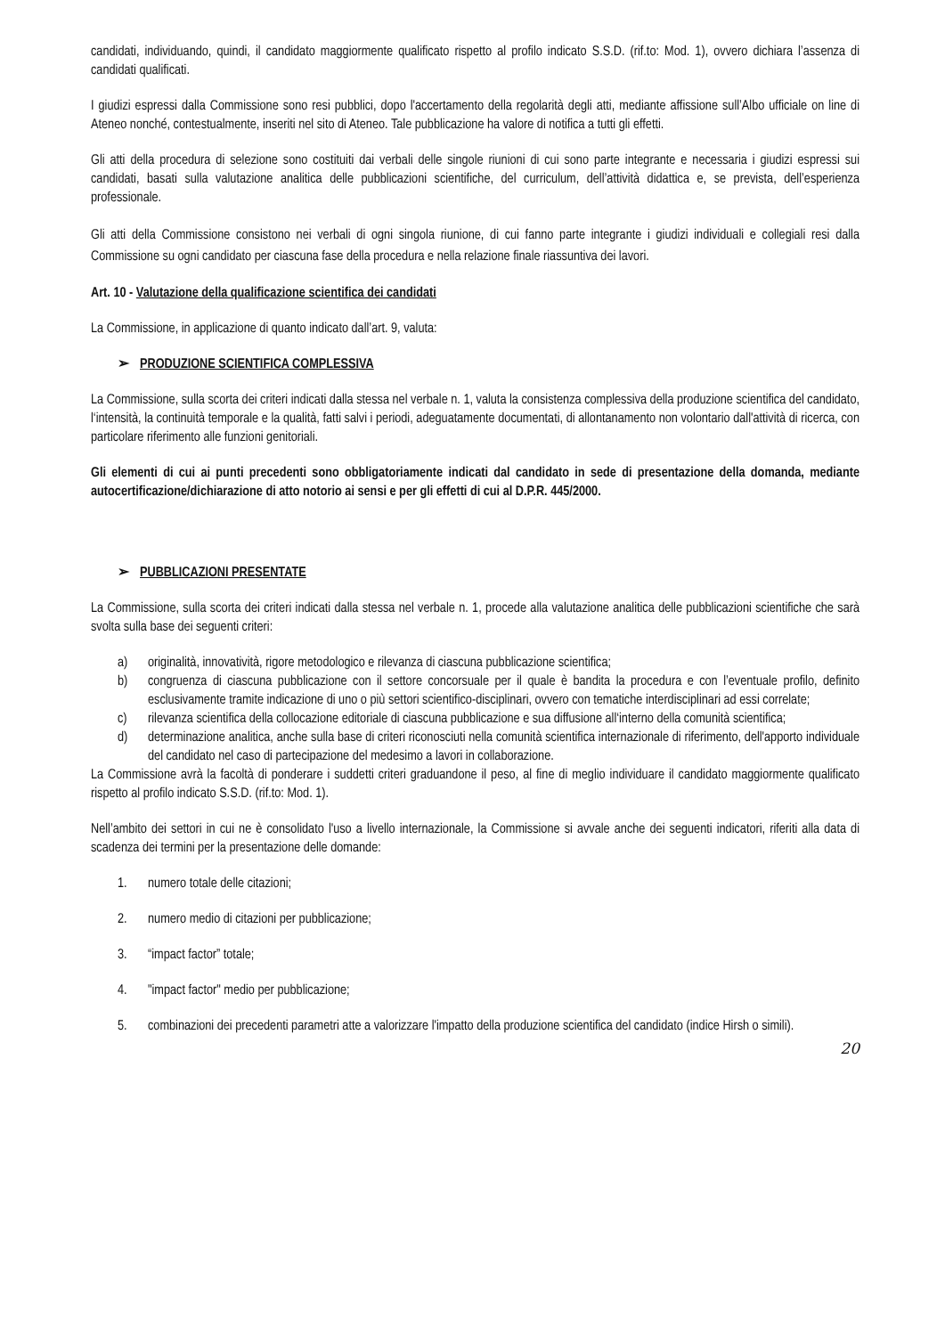candidati, individuando, quindi, il candidato maggiormente qualificato rispetto al profilo indicato S.S.D. (rif.to: Mod. 1), ovvero dichiara l’assenza di candidati qualificati.
I giudizi espressi dalla Commissione sono resi pubblici, dopo l'accertamento della regolarità degli atti, mediante affissione sull’Albo ufficiale on line di Ateneo nonché, contestualmente, inseriti nel sito di Ateneo. Tale pubblicazione ha valore di notifica a tutti gli effetti.
Gli atti della procedura di selezione sono costituiti dai verbali delle singole riunioni di cui sono parte integrante e necessaria i giudizi espressi sui candidati, basati sulla valutazione analitica delle pubblicazioni scientifiche, del curriculum, dell’attività didattica e, se prevista, dell’esperienza professionale.
Gli atti della Commissione consistono nei verbali di ogni singola riunione, di cui fanno parte integrante i giudizi individuali e collegiali resi dalla Commissione su ogni candidato per ciascuna fase della procedura e nella relazione finale riassuntiva dei lavori.
Art. 10 - Valutazione della qualificazione scientifica dei candidati
La Commissione, in applicazione di quanto indicato dall’art. 9, valuta:
➢ PRODUZIONE SCIENTIFICA COMPLESSIVA
La Commissione, sulla scorta dei criteri indicati dalla stessa nel verbale n. 1, valuta la consistenza complessiva della produzione scientifica del candidato, l‘intensità, la continuità temporale e la qualità, fatti salvi i periodi, adeguatamente documentati, di allontanamento non volontario dall'attività di ricerca, con particolare riferimento alle funzioni genitoriali.
Gli elementi di cui ai punti precedenti sono obbligatoriamente indicati dal candidato in sede di presentazione della domanda, mediante autocertificazione/dichiarazione di atto notorio ai sensi e per gli effetti di cui al D.P.R. 445/2000.
➢ PUBBLICAZIONI PRESENTATE
La Commissione, sulla scorta dei criteri indicati dalla stessa nel verbale n. 1, procede alla valutazione analitica delle pubblicazioni scientifiche che sarà svolta sulla base dei seguenti criteri:
a) originalità, innovatività, rigore metodologico e rilevanza di ciascuna pubblicazione scientifica;
b) congruenza di ciascuna pubblicazione con il settore concorsuale per il quale è bandita la procedura e con l’eventuale profilo, definito esclusivamente tramite indicazione di uno o più settori scientifico-disciplinari, ovvero con tematiche interdisciplinari ad essi correlate;
c) rilevanza scientifica della collocazione editoriale di ciascuna pubblicazione e sua diffusione all‘interno della comunità scientifica;
d) determinazione analitica, anche sulla base di criteri riconosciuti nella comunità scientifica internazionale di riferimento, dell'apporto individuale del candidato nel caso di partecipazione del medesimo a lavori in collaborazione.
La Commissione avrà la facoltà di ponderare i suddetti criteri graduandone il peso, al fine di meglio individuare il candidato maggiormente qualificato rispetto al profilo indicato S.S.D. (rif.to: Mod. 1).
Nell’ambito dei settori in cui ne è consolidato l'uso a livello internazionale, la Commissione si avvale anche dei seguenti indicatori, riferiti alla data di scadenza dei termini per la presentazione delle domande:
1. numero totale delle citazioni;
2. numero medio di citazioni per pubblicazione;
3. “impact factor” totale;
4. "impact factor" medio per pubblicazione;
5. combinazioni dei precedenti parametri atte a valorizzare l'impatto della produzione scientifica del candidato (indice Hirsh o simili).
20